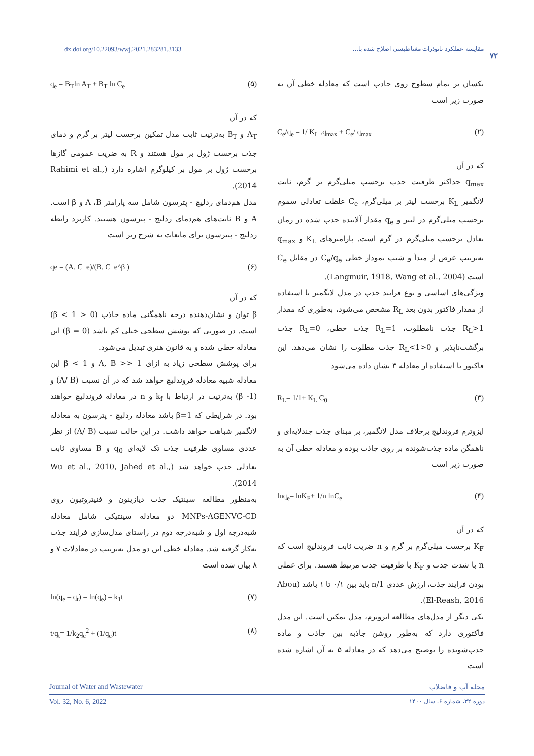dx.doi.org/10.22093/wwj.2021.283281.3133
مقایسه عملکرد نانوذرات مغناطیسی اصلاح شده با...
۷۲
یکسان بر تمام سطوح روی جاذب است که معادله خطی آن به صورت زیر است
(۲) C<sub>e</sub>/q<sub>e</sub> = 1/ K<sub>L</sub> .q<sub>max</sub> + C<sub>e</sub>/ q<sub>max</sub>
که در آن
q<sub>max</sub> حداکثر ظرفیت جذب برحسب میلی‌گرم بر گرم، ثابت لانگمیر K<sub>L</sub> برحسب لیتر بر میلی‌گرم، C<sub>e</sub> غلظت تعادلی سموم برحسب میلی‌گرم در لیتر و q<sub>e</sub> مقدار آلاینده جذب شده در زمان تعادل برحسب میلی‌گرم در گرم است. پارامترهای K<sub>L</sub> و q<sub>max</sub> به‌ترتیب عرض از مبدأ و شیب نمودار خطی C<sub>e</sub>/q<sub>e</sub> در مقابل C<sub>e</sub> است (Langmuir, 1918, Wang et al., 2004).
ویژگی‌های اساسی و نوع فرایند جذب در مدل لانگمیر با استفاده از مقدار فاکتور بدون بعد R<sub>L</sub> مشخص می‌شود، به‌طوری که مقدار R<sub>L</sub>>1 جذب نامطلوب، R<sub>L</sub>=1 جذب خطی، R<sub>L</sub>=0 جذب برگشت‌ناپذیر و 0<R<sub>L</sub><1 جذب مطلوب را نشان می‌دهد. این فاکتور با استفاده از معادله ۳ نشان داده می‌شود
(۳) R<sub>L</sub>= 1/1+ K<sub>L</sub> C<sub>0</sub>
ایزوترم فروندلیچ برخلاف مدل لانگمیر، بر مبنای جذب چندلایه‌ای و ناهمگن ماده جذب‌شونده بر روی جاذب بوده و معادله خطی آن به صورت زیر است
(۴) lnq<sub>e</sub>= lnK<sub>F</sub>+ 1/n lnC<sub>e</sub>
که در آن
K<sub>F</sub> برحسب میلی‌گرم بر گرم و n ضریب ثابت فروندلیچ است که n با شدت جذب و K<sub>F</sub> با ظرفیت جذب مرتبط هستند. برای عملی بودن فرایند جذب، ارزش عددی 1/n باید بین ۰/۱ تا ۱ باشد (Abou El-Reash, 2016).
یکی دیگر از مدل‌های مطالعه ایزوترم، مدل تمکین است. این مدل فاکتوری دارد که به‌طور روشن جاذبه بین جاذب و ماده جذب‌شونده را توضیح می‌دهد که در معادله ۵ به آن اشاره شده است
(۵) q<sub>e</sub> = B<sub>T</sub>ln A<sub>T</sub> + B<sub>T</sub> ln C<sub>e</sub>
که در آن
A<sub>T</sub> و B<sub>T</sub> به‌ترتیب ثابت مدل تمکین برحسب لیتر بر گرم و دمای جذب برحسب ژول بر مول هستند و R به ضریب عمومی گازها برحسب ژول بر مول بر کیلوگرم اشاره دارد (Rahimi et al., 2014).
مدل هم‌دمای ردلیچ - پترسون شامل سه پارامتر A ،B و β است. A و B ثابت‌های هم‌دمای ردلیچ - پترسون هستند. کاربرد رابطه ردلیچ - پیترسون برای مایعات به شرح زیر است
(۶) qe = (A. C_e)/(B. C_e^β )
که در آن
β توان و نشان‌دهنده درجه ناهمگنی ماده جاذب (0 < β < 1) است. در صورتی که پوشش سطحی خیلی کم باشد (β = 0) این معادله خطی شده و به قانون هنری تبدیل می‌شود.
برای پوشش سطحی زیاد به ازای A, B >> 1 و β < 1 این معادله شبیه معادله فروندلیچ خواهد شد که در آن نسبت (A/ B) و (β -1) به‌ترتیب در ارتباط با k<sub>f</sub> و n در معادله فروندلیچ خواهند بود. در شرایطی که β=1 باشد معادله ردلیچ - پترسون به معادله لانگمیر شباهت خواهد داشت. در این حالت نسبت (A/ B) از نظر عددی مساوی ظرفیت جذب تک لایه‌ای q<sub>0</sub> و B مساوی ثابت تعادلی جذب خواهد شد (Wu et al., 2010, Jahed et al., 2014).
به‌منظور مطالعه سینتیک جذب دیازینون و فنیتروتیون روی MNPs-AGENVC-CD دو معادله سینتیکی شامل معادله شبه‌درجه اول و شبه‌درجه دوم در راستای مدل‌سازی فرایند جذب به‌کار گرفته شد. معادله خطی این دو مدل به‌ترتیب در معادلات ۷ و ۸ بیان شده است
(۷) ln(q<sub>e</sub> – q<sub>t</sub>) = ln(q<sub>e</sub>) – k<sub>1</sub>t
(۸) t/q<sub>t</sub>= 1/k<sub>2</sub>q<sub>e</sub><sup>2</sup> + (1/q<sub>e</sub>)t
Journal of Water and Wastewater مجله آب و فاضلاب
Vol. 32, No. 6, 2022 دوره ۳۲، شماره ۶، سال ۱۴۰۰